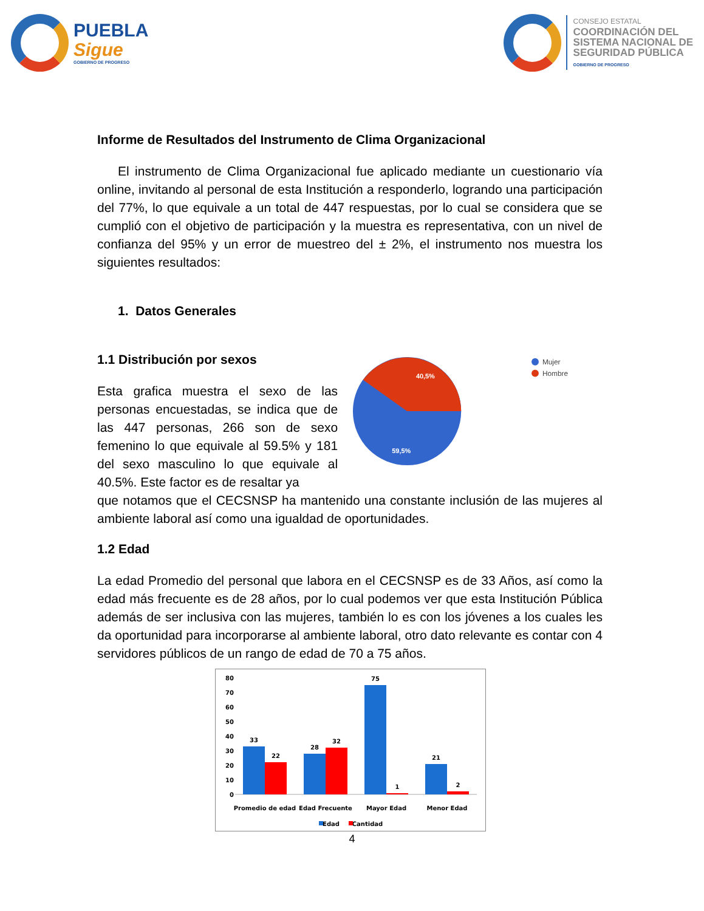PUEBLA
Sigue
GOBIERNO DE PROGRESO
CONSEJO ESTATAL
COORDINACIÓN DEL
SISTEMA NACIONAL DE
SEGURIDAD PÚBLICA
GOBIERNO DE PROGRESO
Informe de Resultados del Instrumento de Clima Organizacional
El instrumento de Clima Organizacional fue aplicado mediante un cuestionario vía online, invitando al personal de esta Institución a responderlo, logrando una participación del 77%, lo que equivale a un total de 447 respuestas, por lo cual se considera que se cumplió con el objetivo de participación y la muestra es representativa, con un nivel de confianza del 95% y un error de muestreo del ± 2%, el instrumento nos muestra los siguientes resultados:
1. Datos Generales
1.1 Distribución por sexos
Esta grafica muestra el sexo de las personas encuestadas, se indica que de las 447 personas, 266 son de sexo femenino lo que equivale al 59.5% y 181 del sexo masculino lo que equivale al 40.5%. Este factor es de resaltar ya
40,5%
59,5%
Mujer
Hombre
que notamos que el CECSNSP ha mantenido una constante inclusión de las mujeres al ambiente laboral así como una igualdad de oportunidades.
1.2 Edad
La edad Promedio del personal que labora en el CECSNSP es de 33 Años, así como la edad más frecuente es de 28 años, por lo cual podemos ver que esta Institución Pública además de ser inclusiva con las mujeres, también lo es con los jóvenes a los cuales les da oportunidad para incorporarse al ambiente laboral, otro dato relevante es contar con 4 servidores públicos de un rango de edad de 70 a 75 años.
80
70
60
50
40
30
20
10
0
33
22
28
32
75
1
21
2
Promedio de edad
Edad Frecuente
Mayor Edad
Menor Edad
Edad
Cantidad
4